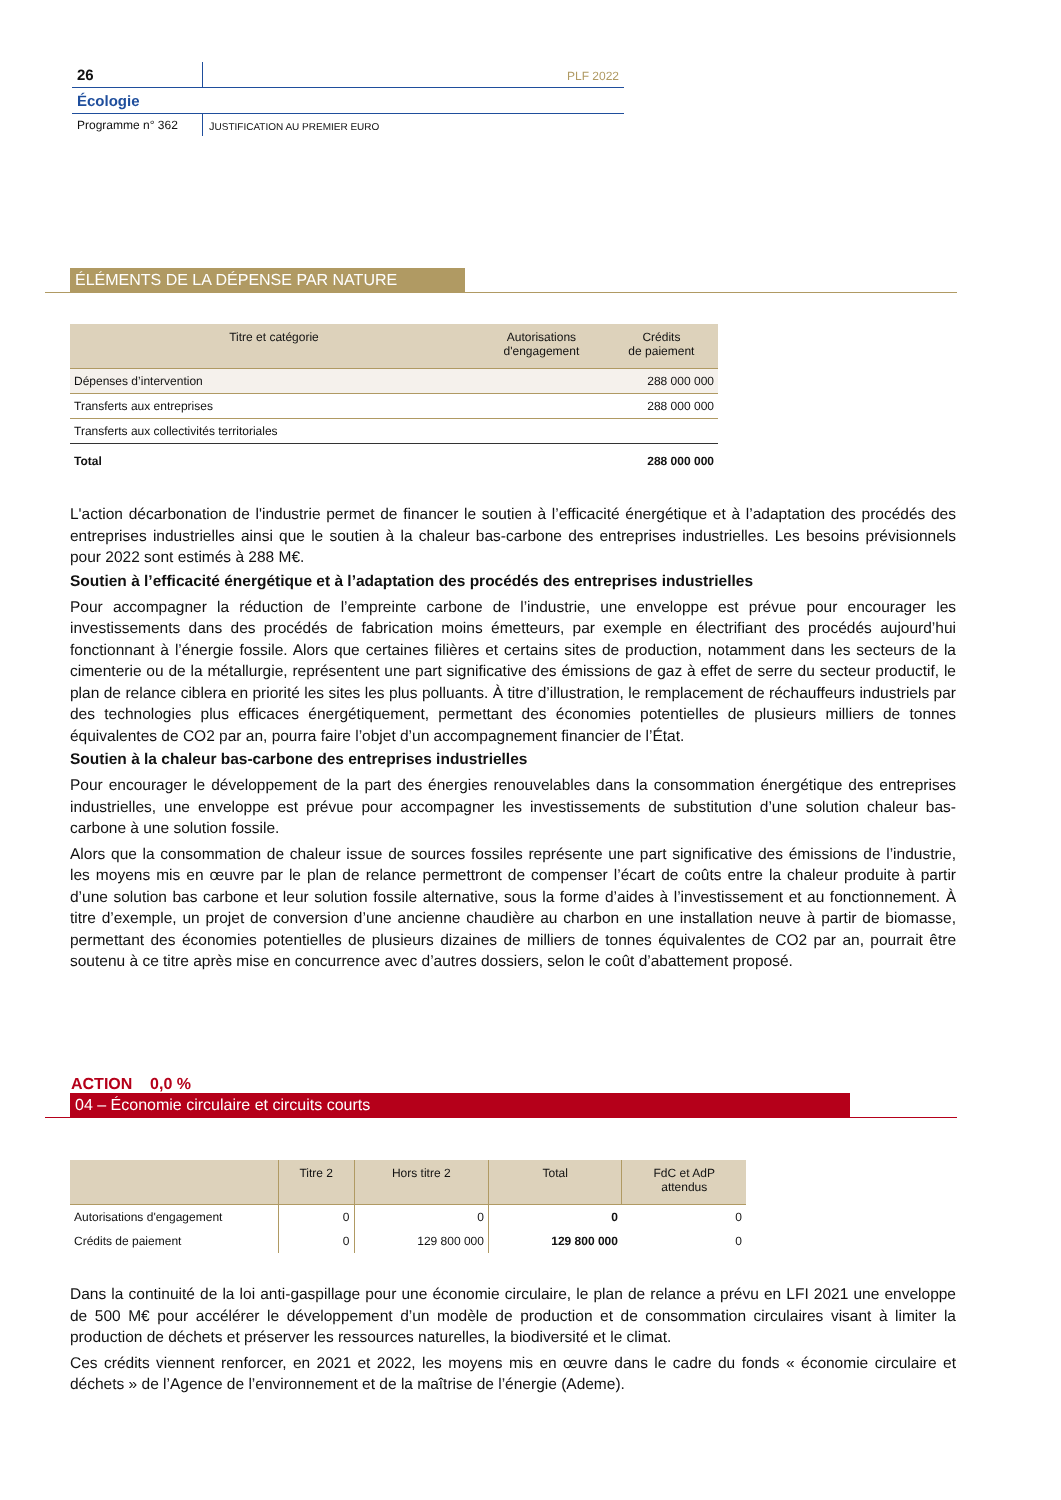26
PLF 2022
Écologie
Programme n° 362
JUSTIFICATION AU PREMIER EURO
ÉLÉMENTS DE LA DÉPENSE PAR NATURE
| Titre et catégorie | Autorisations d'engagement | Crédits de paiement |
| --- | --- | --- |
| Dépenses d’intervention | | 288 000 000 |
| Transferts aux entreprises | | 288 000 000 |
| Transferts aux collectivités territoriales | | |
| Total | | 288 000 000 |
L'action décarbonation de l'industrie permet de financer le soutien à l’efficacité énergétique et à l’adaptation des procédés des entreprises industrielles ainsi que le soutien à la chaleur bas-carbone des entreprises industrielles. Les besoins prévisionnels pour 2022 sont estimés à 288 M€.
Soutien à l’efficacité énergétique et à l’adaptation des procédés des entreprises industrielles
Pour accompagner la réduction de l’empreinte carbone de l’industrie, une enveloppe est prévue pour encourager les investissements dans des procédés de fabrication moins émetteurs, par exemple en électrifiant des procédés aujourd’hui fonctionnant à l’énergie fossile. Alors que certaines filières et certains sites de production, notamment dans les secteurs de la cimenterie ou de la métallurgie, représentent une part significative des émissions de gaz à effet de serre du secteur productif, le plan de relance ciblera en priorité les sites les plus polluants. À titre d’illustration, le remplacement de réchauffeurs industriels par des technologies plus efficaces énergétiquement, permettant des économies potentielles de plusieurs milliers de tonnes équivalentes de CO2 par an, pourra faire l’objet d’un accompagnement financier de l’État.
Soutien à la chaleur bas-carbone des entreprises industrielles
Pour encourager le développement de la part des énergies renouvelables dans la consommation énergétique des entreprises industrielles, une enveloppe est prévue pour accompagner les investissements de substitution d’une solution chaleur bas-carbone à une solution fossile.
Alors que la consommation de chaleur issue de sources fossiles représente une part significative des émissions de l’industrie, les moyens mis en œuvre par le plan de relance permettront de compenser l’écart de coûts entre la chaleur produite à partir d’une solution bas carbone et leur solution fossile alternative, sous la forme d’aides à l’investissement et au fonctionnement. À titre d’exemple, un projet de conversion d’une ancienne chaudière au charbon en une installation neuve à partir de biomasse, permettant des économies potentielles de plusieurs dizaines de milliers de tonnes équivalentes de CO2 par an, pourrait être soutenu à ce titre après mise en concurrence avec d’autres dossiers, selon le coût d’abattement proposé.
ACTION 0,0 %
04 – Économie circulaire et circuits courts
| | Titre 2 | Hors titre 2 | Total | FdC et AdP attendus |
| --- | --- | --- | --- | --- |
| Autorisations d'engagement | 0 | 0 | 0 | 0 |
| Crédits de paiement | 0 | 129 800 000 | 129 800 000 | 0 |
Dans la continuité de la loi anti-gaspillage pour une économie circulaire, le plan de relance a prévu en LFI 2021 une enveloppe de 500 M€ pour accélérer le développement d’un modèle de production et de consommation circulaires visant à limiter la production de déchets et préserver les ressources naturelles, la biodiversité et le climat.
Ces crédits viennent renforcer, en 2021 et 2022, les moyens mis en œuvre dans le cadre du fonds « économie circulaire et déchets » de l’Agence de l’environnement et de la maîtrise de l’énergie (Ademe).